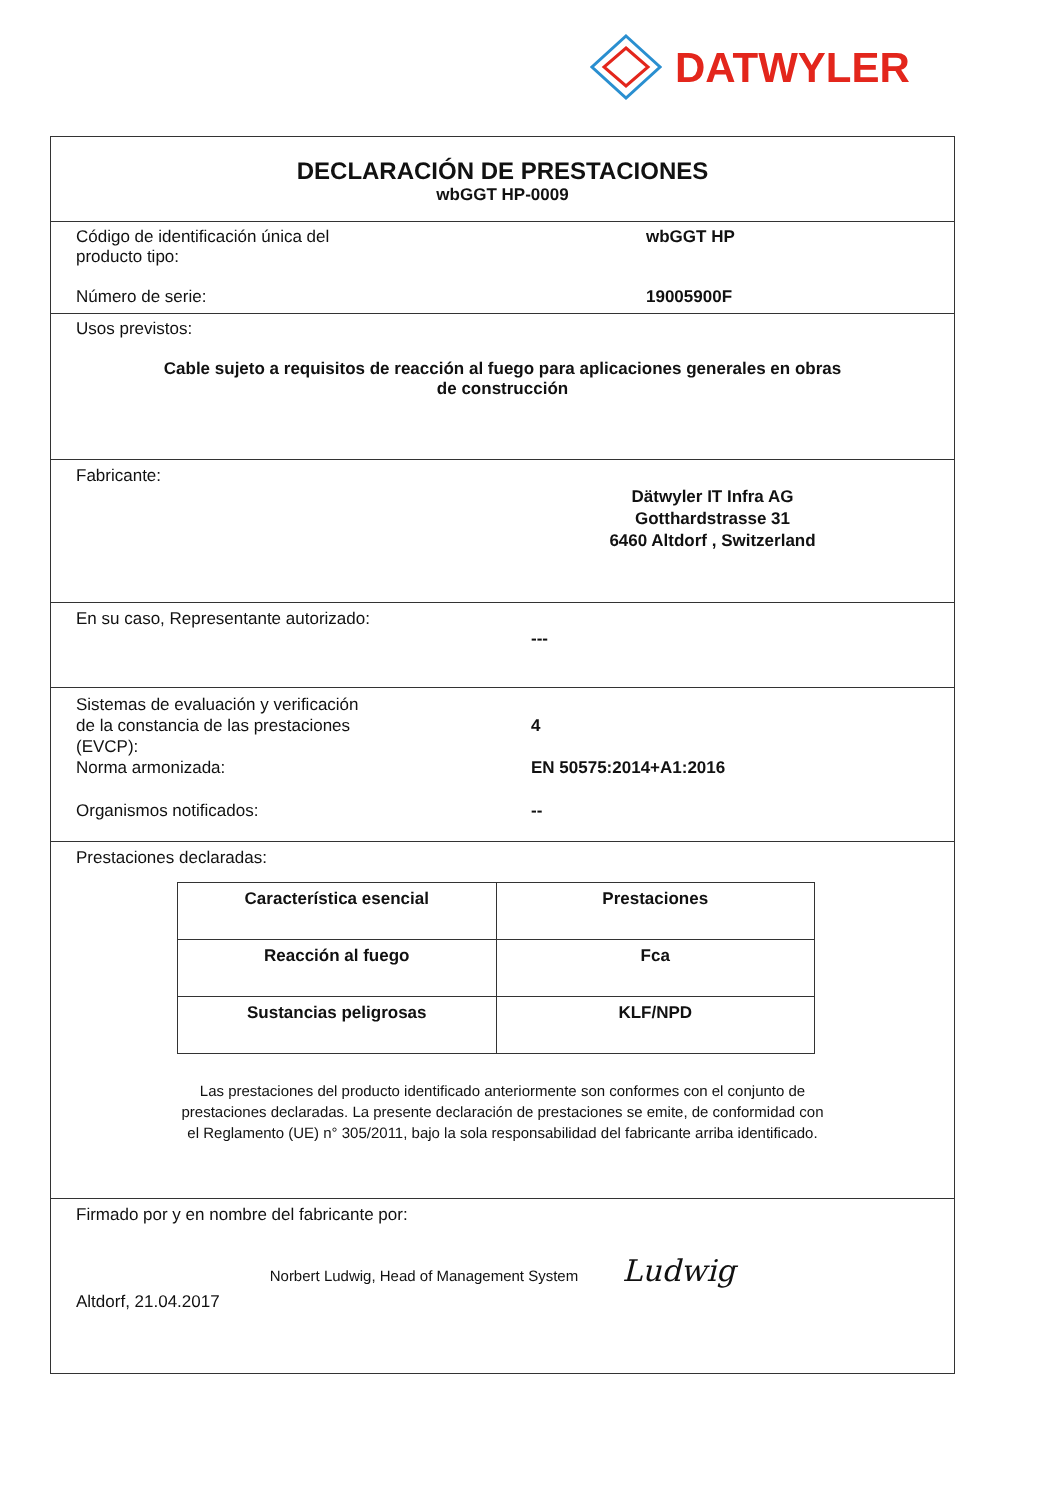DATWYLER
DECLARACIÓN DE PRESTACIONES
wbGGT HP-0009
Código de identificación única del
producto tipo:
wbGGT HP
Número de serie: 19005900F
Usos previstos:
Cable sujeto a requisitos de reacción al fuego para aplicaciones generales en obras
de construcción
Fabricante:
Dätwyler IT Infra AG
Gotthardstrasse 31
6460 Altdorf , Switzerland
En su caso, Representante autorizado:
---
Sistemas de evaluación y verificación
de la constancia de las prestaciones
(EVCP):
Norma armonizada:
4
EN 50575:2014+A1:2016
Organismos notificados: --
Prestaciones declaradas:
| Característica esencial | Prestaciones |
| --- | --- |
| Reacción al fuego | Fca |
| Sustancias peligrosas | KLF/NPD |
Las prestaciones del producto identificado anteriormente son conformes con el conjunto de
prestaciones declaradas. La presente declaración de prestaciones se emite, de conformidad con
el Reglamento (UE) n° 305/2011, bajo la sola responsabilidad del fabricante arriba identificado.
Firmado por y en nombre del fabricante por:
Norbert Ludwig, Head of Management System Ludwig
Altdorf, 21.04.2017